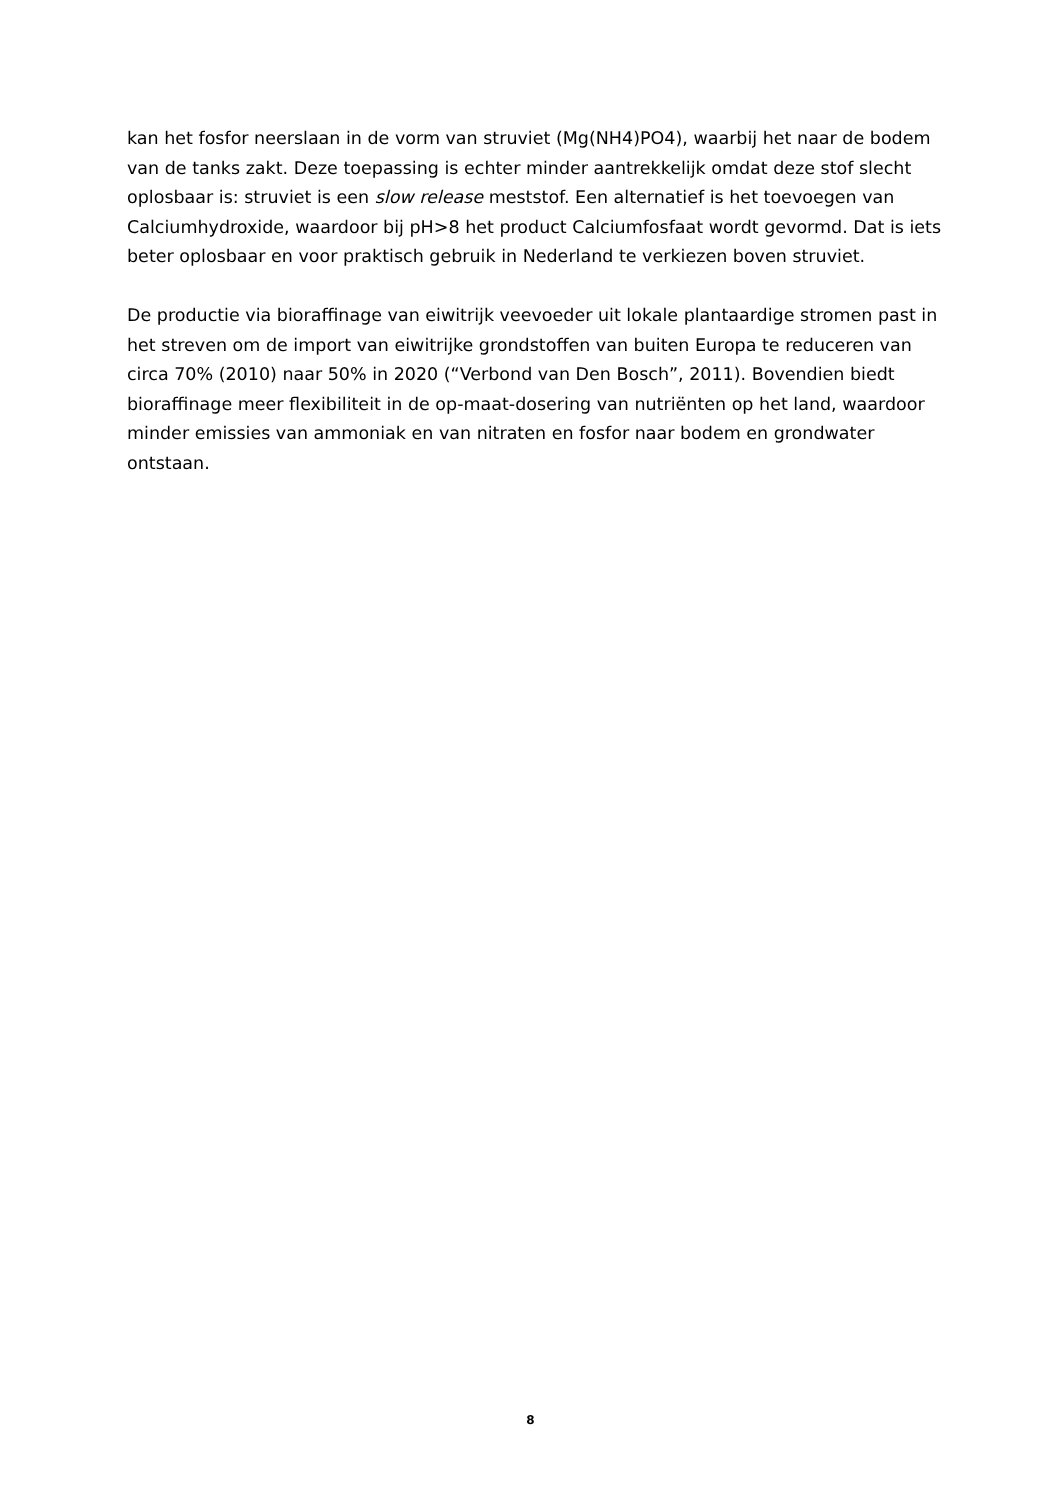kan het fosfor neerslaan in de vorm van struviet (Mg(NH4)PO4), waarbij het naar de bodem van de tanks zakt. Deze toepassing is echter minder aantrekkelijk omdat deze stof slecht oplosbaar is: struviet is een slow release meststof. Een alternatief is het toevoegen van Calciumhydroxide, waardoor bij pH>8 het product Calciumfosfaat wordt gevormd. Dat is iets beter oplosbaar en voor praktisch gebruik in Nederland te verkiezen boven struviet.
De productie via bioraffinage van eiwitrijk veevoeder uit lokale plantaardige stromen past in het streven om de import van eiwitrijke grondstoffen van buiten Europa te reduceren van circa 70% (2010) naar 50% in 2020 (“Verbond van Den Bosch”, 2011). Bovendien biedt bioraffinage meer flexibiliteit in de op-maat-dosering van nutriënten op het land, waardoor minder emissies van ammoniak en van nitraten en fosfor naar bodem en grondwater ontstaan.
8